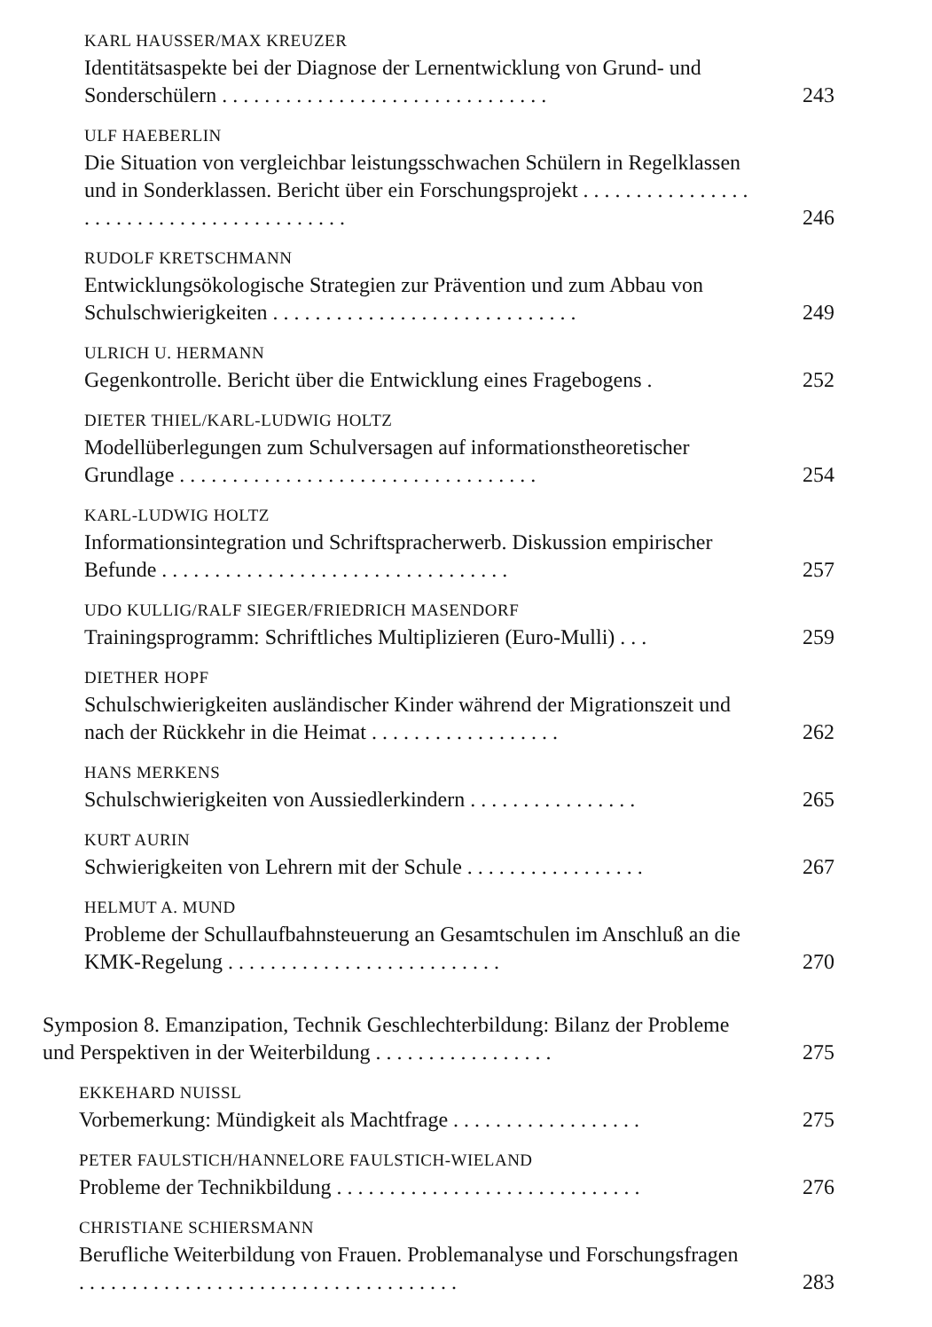KARL HAUSSER/MAX KREUZER
Identitätsaspekte bei der Diagnose der Lernentwicklung von Grund- und Sonderschülern . . . . . . . . . . . . . . . . . . . . . . . . . . . . . . .
243
ULF HAEBERLIN
Die Situation von vergleichbar leistungsschwachen Schülern in Regelklassen und in Sonderklassen. Bericht über ein Forschungsprojekt . . . . . . . . . . . . . . . . . . . . . . . . . . . . . . . . . . . . . . . . .
246
RUDOLF KRETSCHMANN
Entwicklungsökologische Strategien zur Prävention und zum Abbau von Schulschwierigkeiten . . . . . . . . . . . . . . . . . . . . . . . . . . . . .
249
ULRICH U. HERMANN
Gegenkontrolle. Bericht über die Entwicklung eines Fragebogens .
252
DIETER THIEL/KARL-LUDWIG HOLTZ
Modellüberlegungen zum Schulversagen auf informationstheoretischer Grundlage . . . . . . . . . . . . . . . . . . . . . . . . . . . . . . . . . .
254
KARL-LUDWIG HOLTZ
Informationsintegration und Schriftspracherwerb. Diskussion empirischer Befunde . . . . . . . . . . . . . . . . . . . . . . . . . . . . . . . . .
257
UDO KULLIG/RALF SIEGER/FRIEDRICH MASENDORF
Trainingsprogramm: Schriftliches Multiplizieren (Euro-Mulli) . . .
259
DIETHER HOPF
Schulschwierigkeiten ausländischer Kinder während der Migrationszeit und nach der Rückkehr in die Heimat . . . . . . . . . . . . . . . . . .
262
HANS MERKENS
Schulschwierigkeiten von Aussiedlerkindern . . . . . . . . . . . . . . . .
265
KURT AURIN
Schwierigkeiten von Lehrern mit der Schule . . . . . . . . . . . . . . . . .
267
HELMUT A. MUND
Probleme der Schullaufbahnsteuerung an Gesamtschulen im Anschluß an die KMK-Regelung . . . . . . . . . . . . . . . . . . . . . . . . . .
270
Symposion 8. Emanzipation, Technik Geschlechterbildung: Bilanz der Probleme und Perspektiven in der Weiterbildung . . . . . . . . . . . . . . . . .
275
EKKEHARD NUISSL
Vorbemerkung: Mündigkeit als Machtfrage . . . . . . . . . . . . . . . . . .
275
PETER FAULSTICH/HANNELORE FAULSTICH-WIELAND
Probleme der Technikbildung . . . . . . . . . . . . . . . . . . . . . . . . . . . . .
276
CHRISTIANE SCHIERSMANN
Berufliche Weiterbildung von Frauen. Problemanalyse und Forschungsfragen . . . . . . . . . . . . . . . . . . . . . . . . . . . . . . . . . . . .
283